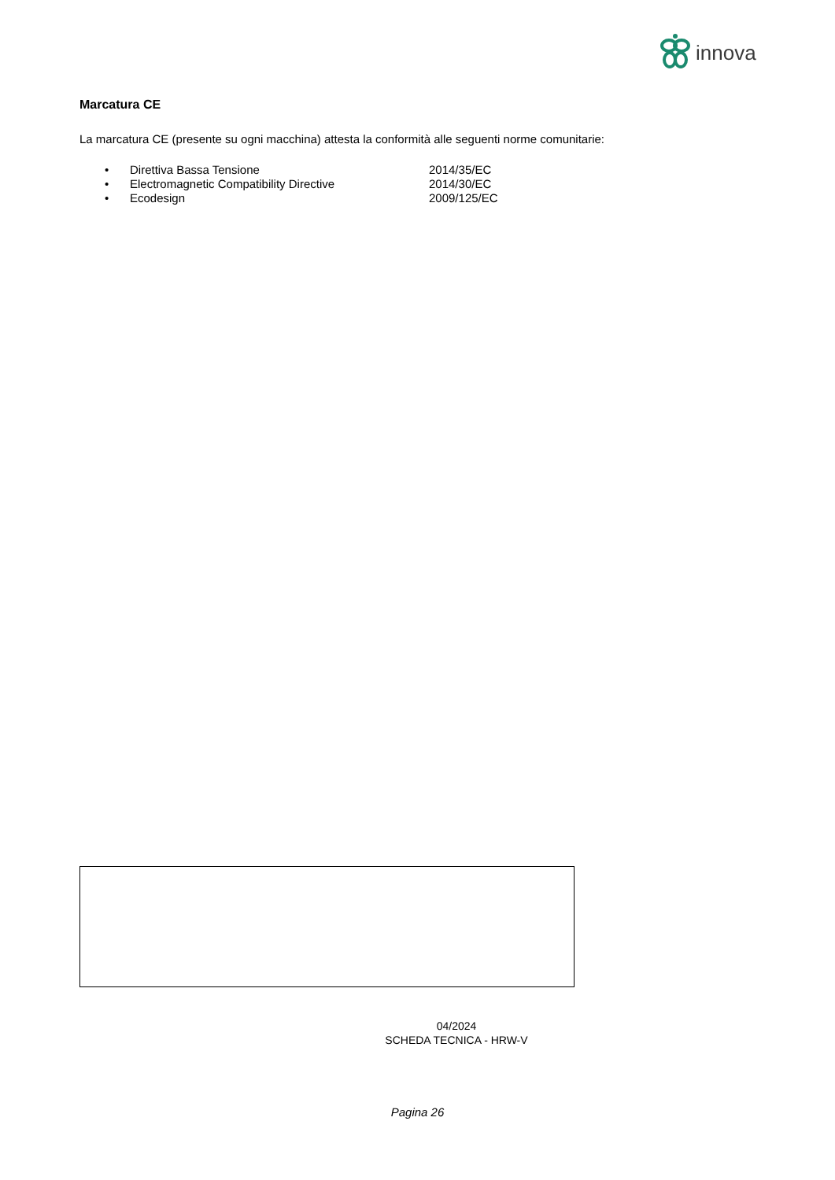innova
Marcatura CE
La marcatura CE (presente su ogni macchina) attesta la conformità alle seguenti norme comunitarie:
• Direttiva Bassa Tensione 2014/35/EC
• Electromagnetic Compatibility Directive 2014/30/EC
• Ecodesign 2009/125/EC
04/2024
SCHEDA TECNICA - HRW-V
Pagina 26